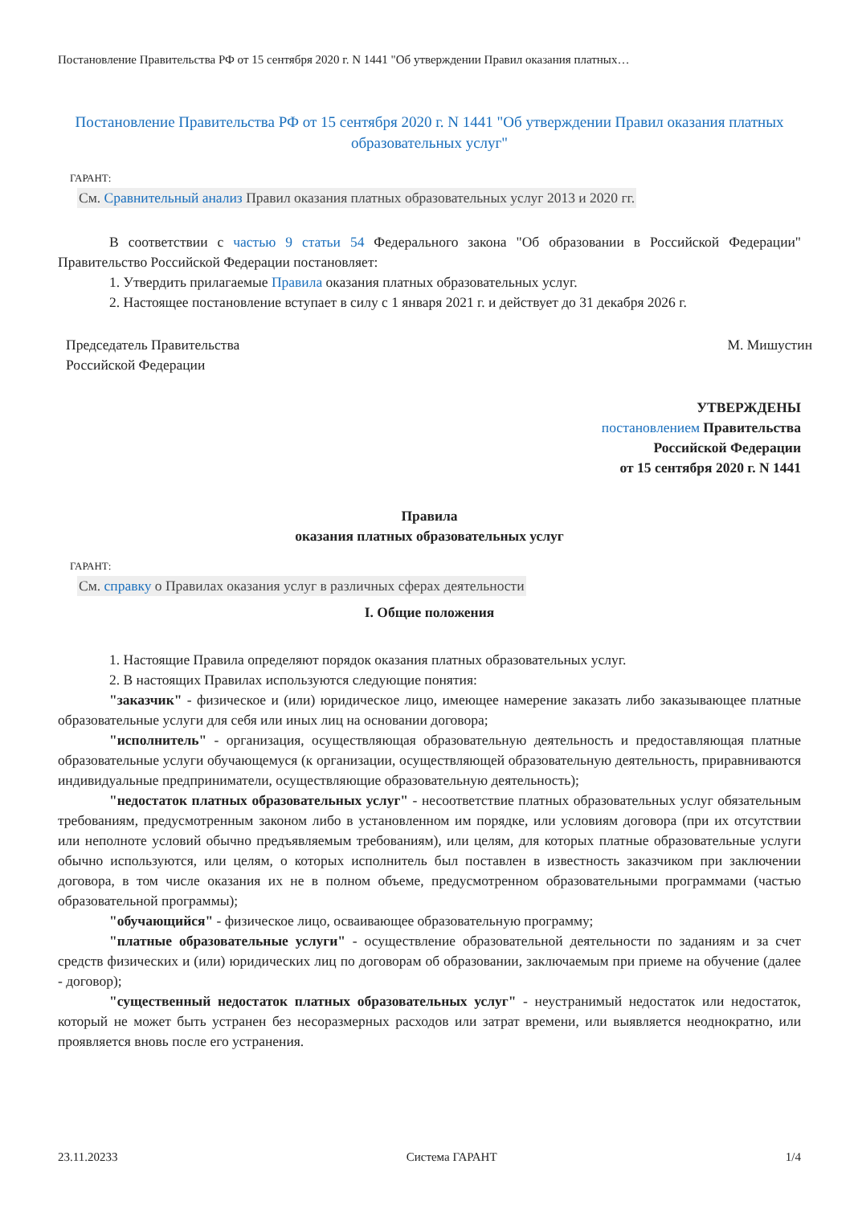Постановление Правительства РФ от 15 сентября 2020 г. N 1441 "Об утверждении Правил оказания платных…
Постановление Правительства РФ от 15 сентября 2020 г. N 1441 "Об утверждении Правил оказания платных образовательных услуг"
ГАРАНТ:
См. Сравнительный анализ Правил оказания платных образовательных услуг 2013 и 2020 гг.
В соответствии с частью 9 статьи 54 Федерального закона "Об образовании в Российской Федерации" Правительство Российской Федерации постановляет:
1. Утвердить прилагаемые Правила оказания платных образовательных услуг.
2. Настоящее постановление вступает в силу с 1 января 2021 г. и действует до 31 декабря 2026 г.
Председатель Правительства
Российской Федерации
М. Мишустин
УТВЕРЖДЕНЫ
постановлением Правительства
Российской Федерации
от 15 сентября 2020 г. N 1441
Правила
оказания платных образовательных услуг
ГАРАНТ:
См. справку о Правилах оказания услуг в различных сферах деятельности
I. Общие положения
1. Настоящие Правила определяют порядок оказания платных образовательных услуг.
2. В настоящих Правилах используются следующие понятия:
"заказчик" - физическое и (или) юридическое лицо, имеющее намерение заказать либо заказывающее платные образовательные услуги для себя или иных лиц на основании договора;
"исполнитель" - организация, осуществляющая образовательную деятельность и предоставляющая платные образовательные услуги обучающемуся (к организации, осуществляющей образовательную деятельность, приравниваются индивидуальные предприниматели, осуществляющие образовательную деятельность);
"недостаток платных образовательных услуг" - несоответствие платных образовательных услуг обязательным требованиям, предусмотренным законом либо в установленном им порядке, или условиям договора (при их отсутствии или неполноте условий обычно предъявляемым требованиям), или целям, для которых платные образовательные услуги обычно используются, или целям, о которых исполнитель был поставлен в известность заказчиком при заключении договора, в том числе оказания их не в полном объеме, предусмотренном образовательными программами (частью образовательной программы);
"обучающийся" - физическое лицо, осваивающее образовательную программу;
"платные образовательные услуги" - осуществление образовательной деятельности по заданиям и за счет средств физических и (или) юридических лиц по договорам об образовании, заключаемым при приеме на обучение (далее - договор);
"существенный недостаток платных образовательных услуг" - неустранимый недостаток или недостаток, который не может быть устранен без несоразмерных расходов или затрат времени, или выявляется неоднократно, или проявляется вновь после его устранения.
23.11.20233 Система ГАРАНТ 1/4